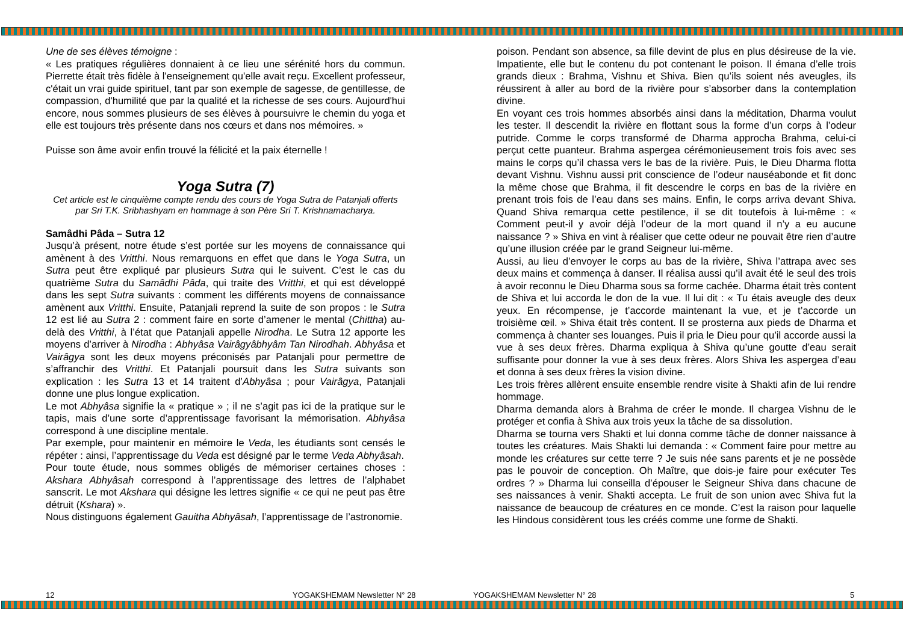Une de ses élèves témoigne :
« Les pratiques régulières donnaient à ce lieu une sérénité hors du commun. Pierrette était très fidèle à l'enseignement qu'elle avait reçu. Excellent professeur, c'était un vrai guide spirituel, tant par son exemple de sagesse, de gentillesse, de compassion, d'humilité que par la qualité et la richesse de ses cours. Aujourd'hui encore, nous sommes plusieurs de ses élèves à poursuivre le chemin du yoga et elle est toujours très présente dans nos cœurs et dans nos mémoires. »
Puisse son âme avoir enfin trouvé la félicité et la paix éternelle !
Yoga Sutra (7)
Cet article est le cinquième compte rendu des cours de Yoga Sutra de Patanjali offerts par Sri T.K. Sribhashyam en hommage à son Père Sri T. Krishnamacharya.
Samâdhi Pâda – Sutra 12
Jusqu’à présent, notre étude s’est portée sur les moyens de connaissance qui amènent à des Vritthi. Nous remarquons en effet que dans le Yoga Sutra, un Sutra peut être expliqué par plusieurs Sutra qui le suivent. C’est le cas du quatrième Sutra du Samâdhi Pâda, qui traite des Vritthi, et qui est développé dans les sept Sutra suivants : comment les différents moyens de connaissance amènent aux Vritthi. Ensuite, Patanjali reprend la suite de son propos : le Sutra 12 est lié au Sutra 2 : comment faire en sorte d’amener le mental (Chittha) au-delà des Vritthi, à l’état que Patanjali appelle Nirodha. Le Sutra 12 apporte les moyens d’arriver à Nirodha : Abhyâsa Vairâgyâbhyâm Tan Nirodhah. Abhyâsa et Vairâgya sont les deux moyens préconisés par Patanjali pour permettre de s’affranchir des Vritthi. Et Patanjali poursuit dans les Sutra suivants son explication : les Sutra 13 et 14 traitent d’Abhyâsa ; pour Vairâgya, Patanjali donne une plus longue explication.
Le mot Abhyâsa signifie la « pratique » ; il ne s’agit pas ici de la pratique sur le tapis, mais d’une sorte d’apprentissage favorisant la mémorisation. Abhyâsa correspond à une discipline mentale.
Par exemple, pour maintenir en mémoire le Veda, les étudiants sont censés le répéter : ainsi, l’apprentissage du Veda est désigné par le terme Veda Abhyâsah.
Pour toute étude, nous sommes obligés de mémoriser certaines choses : Akshara Abhyâsah correspond à l’apprentissage des lettres de l’alphabet sanscrit. Le mot Akshara qui désigne les lettres signifie « ce qui ne peut pas être détruit (Kshara) ».
Nous distinguons également Gauitha Abhyâsah, l’apprentissage de l’astronomie.
poison. Pendant son absence, sa fille devint de plus en plus désireuse de la vie. Impatiente, elle but le contenu du pot contenant le poison. Il émana d’elle trois grands dieux : Brahma, Vishnu et Shiva. Bien qu’ils soient nés aveugles, ils réussirent à aller au bord de la rivière pour s’absorber dans la contemplation divine.
En voyant ces trois hommes absorbés ainsi dans la méditation, Dharma voulut les tester. Il descendit la rivière en flottant sous la forme d’un corps à l’odeur putride. Comme le corps transformé de Dharma approcha Brahma, celui-ci perçut cette puanteur. Brahma aspergea cérémonieusement trois fois avec ses mains le corps qu’il chassa vers le bas de la rivière. Puis, le Dieu Dharma flotta devant Vishnu. Vishnu aussi prit conscience de l’odeur nauséabonde et fit donc la même chose que Brahma, il fit descendre le corps en bas de la rivière en prenant trois fois de l’eau dans ses mains. Enfin, le corps arriva devant Shiva. Quand Shiva remarqua cette pestilence, il se dit toutefois à lui-même : « Comment peut-il y avoir déjà l’odeur de la mort quand il n’y a eu aucune naissance ? » Shiva en vint à réaliser que cette odeur ne pouvait être rien d’autre qu’une illusion créée par le grand Seigneur lui-même.
Aussi, au lieu d’envoyer le corps au bas de la rivière, Shiva l’attrapa avec ses deux mains et commença à danser. Il réalisa aussi qu’il avait été le seul des trois à avoir reconnu le Dieu Dharma sous sa forme cachée. Dharma était très content de Shiva et lui accorda le don de la vue. Il lui dit : « Tu étais aveugle des deux yeux. En récompense, je t’accorde maintenant la vue, et je t’accorde un troisième œil. » Shiva était très content. Il se prosterna aux pieds de Dharma et commença à chanter ses louanges. Puis il pria le Dieu pour qu’il accorde aussi la vue à ses deux frères. Dharma expliqua à Shiva qu’une goutte d’eau serait suffisante pour donner la vue à ses deux frères. Alors Shiva les aspergea d’eau et donna à ses deux frères la vision divine.
Les trois frères allèrent ensuite ensemble rendre visite à Shakti afin de lui rendre hommage.
Dharma demanda alors à Brahma de créer le monde. Il chargea Vishnu de le protéger et confia à Shiva aux trois yeux la tâche de sa dissolution.
Dharma se tourna vers Shakti et lui donna comme tâche de donner naissance à toutes les créatures. Mais Shakti lui demanda : « Comment faire pour mettre au monde les créatures sur cette terre ? Je suis née sans parents et je ne possède pas le pouvoir de conception. Oh Maître, que dois-je faire pour exécuter Tes ordres ? » Dharma lui conseilla d’épouser le Seigneur Shiva dans chacune de ses naissances à venir. Shakti accepta. Le fruit de son union avec Shiva fut la naissance de beaucoup de créatures en ce monde. C’est la raison pour laquelle les Hindous considèrent tous les créés comme une forme de Shakti.
12 YOGAKSHEMAM Newsletter N° 28 YOGAKSHEMAM Newsletter N° 28 5